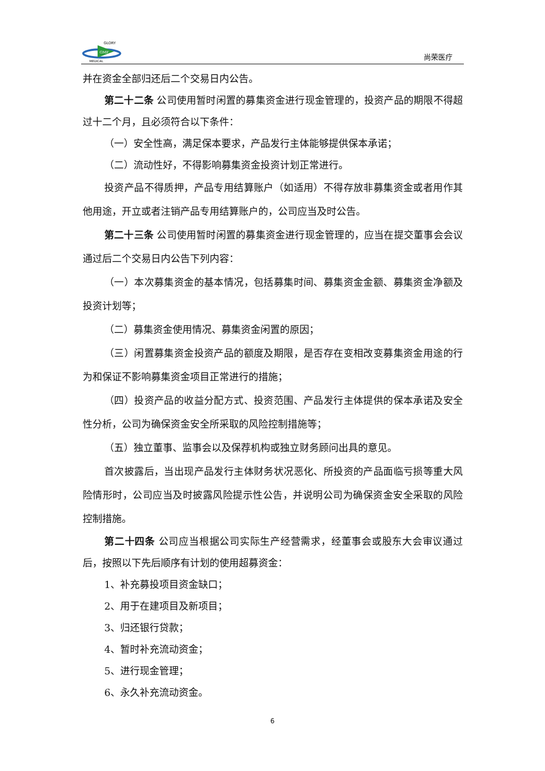GMF
GLORY
MEDICAL
尚荣医疗
并在资金全部归还后二个交易日内公告。
第二十二条 公司使用暂时闲置的募集资金进行现金管理的，投资产品的期限不得超过十二个月，且必须符合以下条件：
（一）安全性高，满足保本要求，产品发行主体能够提供保本承诺；
（二）流动性好，不得影响募集资金投资计划正常进行。
投资产品不得质押，产品专用结算账户（如适用）不得存放非募集资金或者用作其他用途，开立或者注销产品专用结算账户的，公司应当及时公告。
第二十三条 公司使用暂时闲置的募集资金进行现金管理的，应当在提交董事会会议通过后二个交易日内公告下列内容：
（一）本次募集资金的基本情况，包括募集时间、募集资金金额、募集资金净额及投资计划等；
（二）募集资金使用情况、募集资金闲置的原因；
（三）闲置募集资金投资产品的额度及期限，是否存在变相改变募集资金用途的行为和保证不影响募集资金项目正常进行的措施；
（四）投资产品的收益分配方式、投资范围、产品发行主体提供的保本承诺及安全性分析，公司为确保资金安全所采取的风险控制措施等；
（五）独立董事、监事会以及保荐机构或独立财务顾问出具的意见。
首次披露后，当出现产品发行主体财务状况恶化、所投资的产品面临亏损等重大风险情形时，公司应当及时披露风险提示性公告，并说明公司为确保资金安全采取的风险控制措施。
第二十四条 公司应当根据公司实际生产经营需求，经董事会或股东大会审议通过后，按照以下先后顺序有计划的使用超募资金：
1、补充募投项目资金缺口；
2、用于在建项目及新项目；
3、归还银行贷款；
4、暂时补充流动资金；
5、进行现金管理；
6、永久补充流动资金。
6